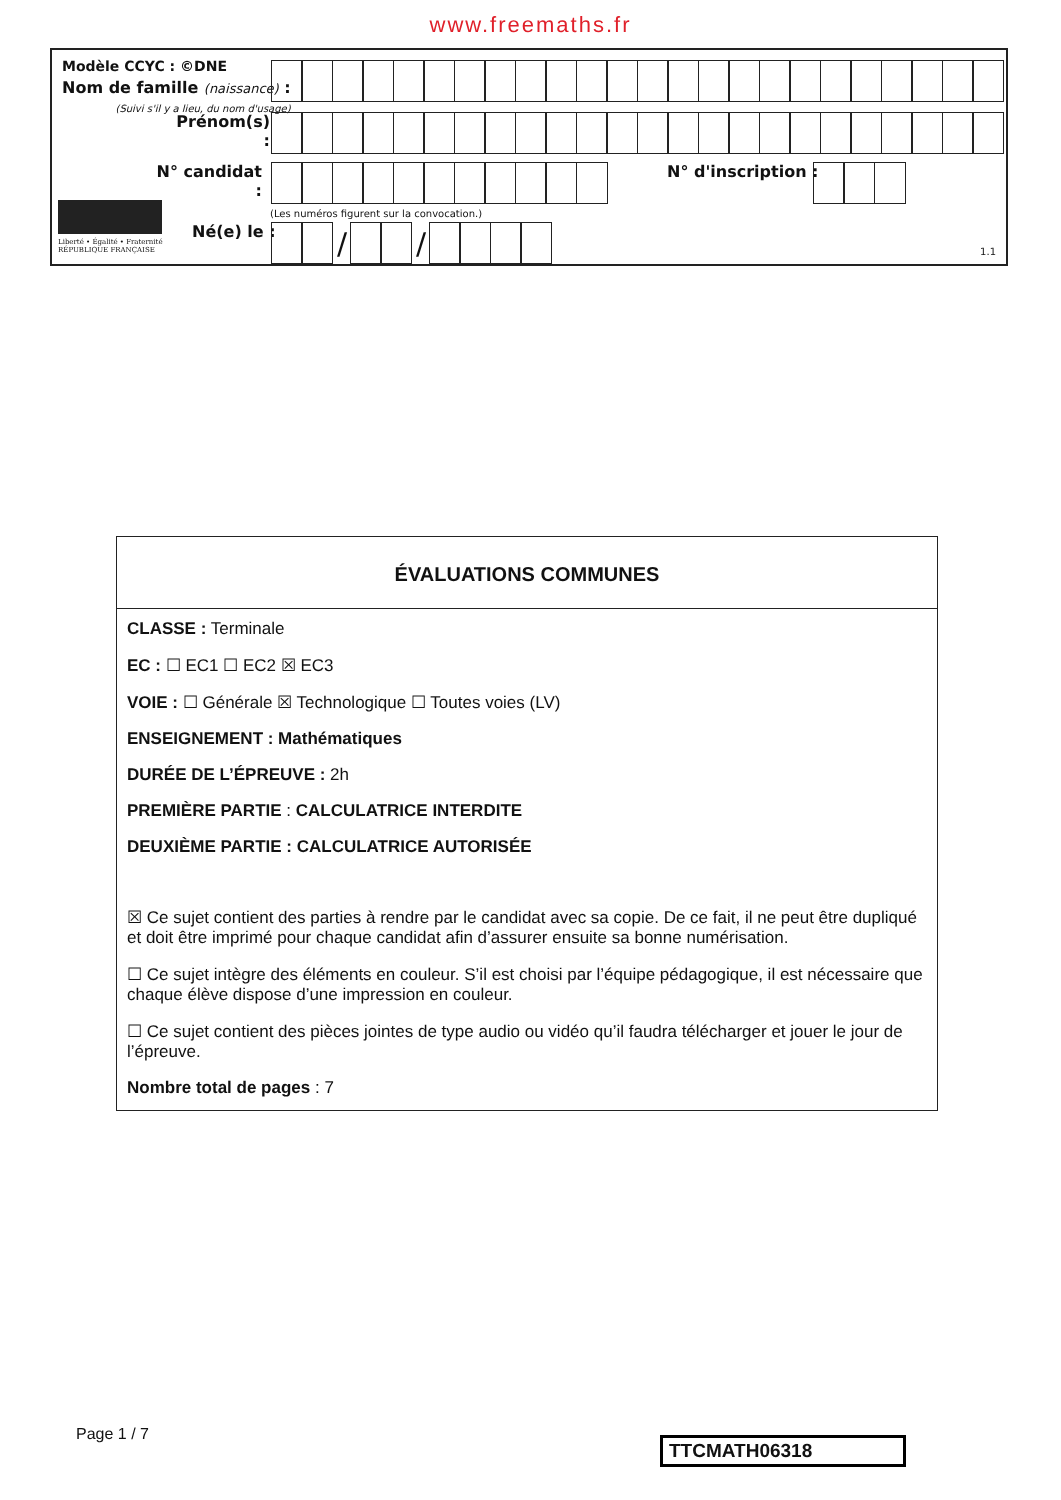www.freemaths.fr
Modèle CCYC : ©DNE
Nom de famille (naissance) :
(Suivi s'il y a lieu, du nom d'usage)
Prénom(s) :
N° candidat : N° d'inscription :
(Les numéros figurent sur la convocation.)
Liberté • Égalité • Fraternité
RÉPUBLIQUE FRANÇAISE
Né(e) le :
/ /
1.1
ÉVALUATIONS COMMUNES
CLASSE : Terminale
EC : ☐ EC1 ☐ EC2 ☒ EC3
VOIE : ☐ Générale ☒ Technologique ☐ Toutes voies (LV)
ENSEIGNEMENT : Mathématiques
DURÉE DE L’ÉPREUVE : 2h
PREMIÈRE PARTIE : CALCULATRICE INTERDITE
DEUXIÈME PARTIE : CALCULATRICE AUTORISÉE
☒ Ce sujet contient des parties à rendre par le candidat avec sa copie. De ce fait, il ne peut être dupliqué et doit être imprimé pour chaque candidat afin d’assurer ensuite sa bonne numérisation.
☐ Ce sujet intègre des éléments en couleur. S’il est choisi par l’équipe pédagogique, il est nécessaire que chaque élève dispose d’une impression en couleur.
☐ Ce sujet contient des pièces jointes de type audio ou vidéo qu’il faudra télécharger et jouer le jour de l’épreuve.
Nombre total de pages : 7
Page 1 / 7
TTCMATH06318